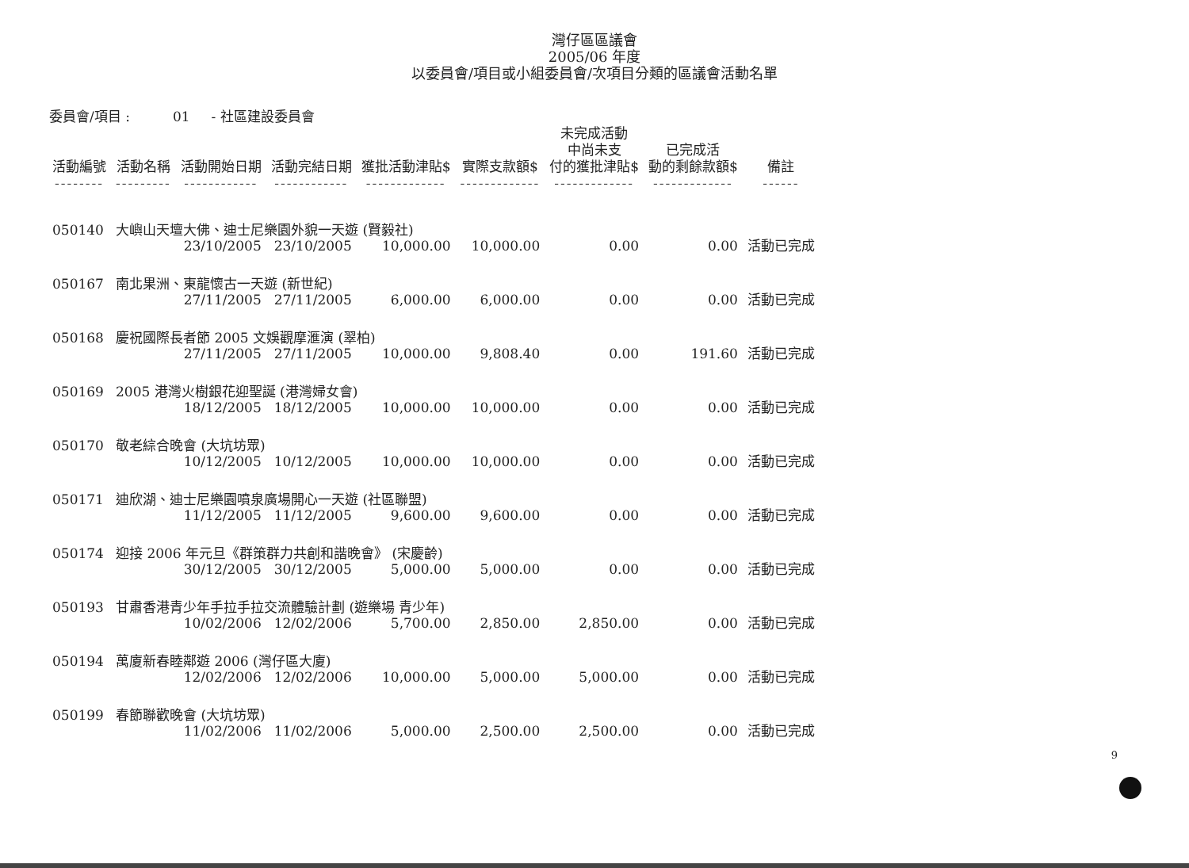灣仔區區議會
2005/06 年度
以委員會/項目或小組委員會/次項目分類的區議會活動名單
委員會/項目 : 01 - 社區建設委員會
| 活動編號 -------- | 活動名稱 --------- | 活動開始日期 ------------ | 活動完結日期 ------------ | 獲批活動津貼$ ------------- | 實際支款額$ ------------- | 未完成活動 中尚未支 付的獲批津貼$ ------------- | 已完成活 動的剩餘款額$ ------------- | 備註 ------ |
| --- | --- | --- | --- | --- | --- | --- | --- | --- |
| 050140 | 大嶼山天壇大佛、迪士尼樂園外貌一天遊 (賢毅社) | | | | | | | |
| | | 23/10/2005 | 23/10/2005 | 10,000.00 | 10,000.00 | 0.00 | 0.00 | 活動已完成 |
| 050167 | 南北果洲、東龍懷古一天遊 (新世紀) | | | | | | | |
| | | 27/11/2005 | 27/11/2005 | 6,000.00 | 6,000.00 | 0.00 | 0.00 | 活動已完成 |
| 050168 | 慶祝國際長者節 2005 文娛觀摩滙演 (翠柏) | | | | | | | |
| | | 27/11/2005 | 27/11/2005 | 10,000.00 | 9,808.40 | 0.00 | 191.60 | 活動已完成 |
| 050169 | 2005 港灣火樹銀花迎聖誕 (港灣婦女會) | | | | | | | |
| | | 18/12/2005 | 18/12/2005 | 10,000.00 | 10,000.00 | 0.00 | 0.00 | 活動已完成 |
| 050170 | 敬老綜合晚會 (大坑坊眾) | | | | | | | |
| | | 10/12/2005 | 10/12/2005 | 10,000.00 | 10,000.00 | 0.00 | 0.00 | 活動已完成 |
| 050171 | 迪欣湖、迪士尼樂園噴泉廣場開心一天遊 (社區聯盟) | | | | | | | |
| | | 11/12/2005 | 11/12/2005 | 9,600.00 | 9,600.00 | 0.00 | 0.00 | 活動已完成 |
| 050174 | 迎接 2006 年元旦《群策群力共創和諧晚會》 (宋慶齡) | | | | | | | |
| | | 30/12/2005 | 30/12/2005 | 5,000.00 | 5,000.00 | 0.00 | 0.00 | 活動已完成 |
| 050193 | 甘肅香港青少年手拉手拉交流體驗計劃 (遊樂場 青少年) | | | | | | | |
| | | 10/02/2006 | 12/02/2006 | 5,700.00 | 2,850.00 | 2,850.00 | 0.00 | 活動已完成 |
| 050194 | 萬廈新春睦鄰遊 2006 (灣仔區大廈) | | | | | | | |
| | | 12/02/2006 | 12/02/2006 | 10,000.00 | 5,000.00 | 5,000.00 | 0.00 | 活動已完成 |
| 050199 | 春節聯歡晚會 (大坑坊眾) | | | | | | | |
| | | 11/02/2006 | 11/02/2006 | 5,000.00 | 2,500.00 | 2,500.00 | 0.00 | 活動已完成 |
9